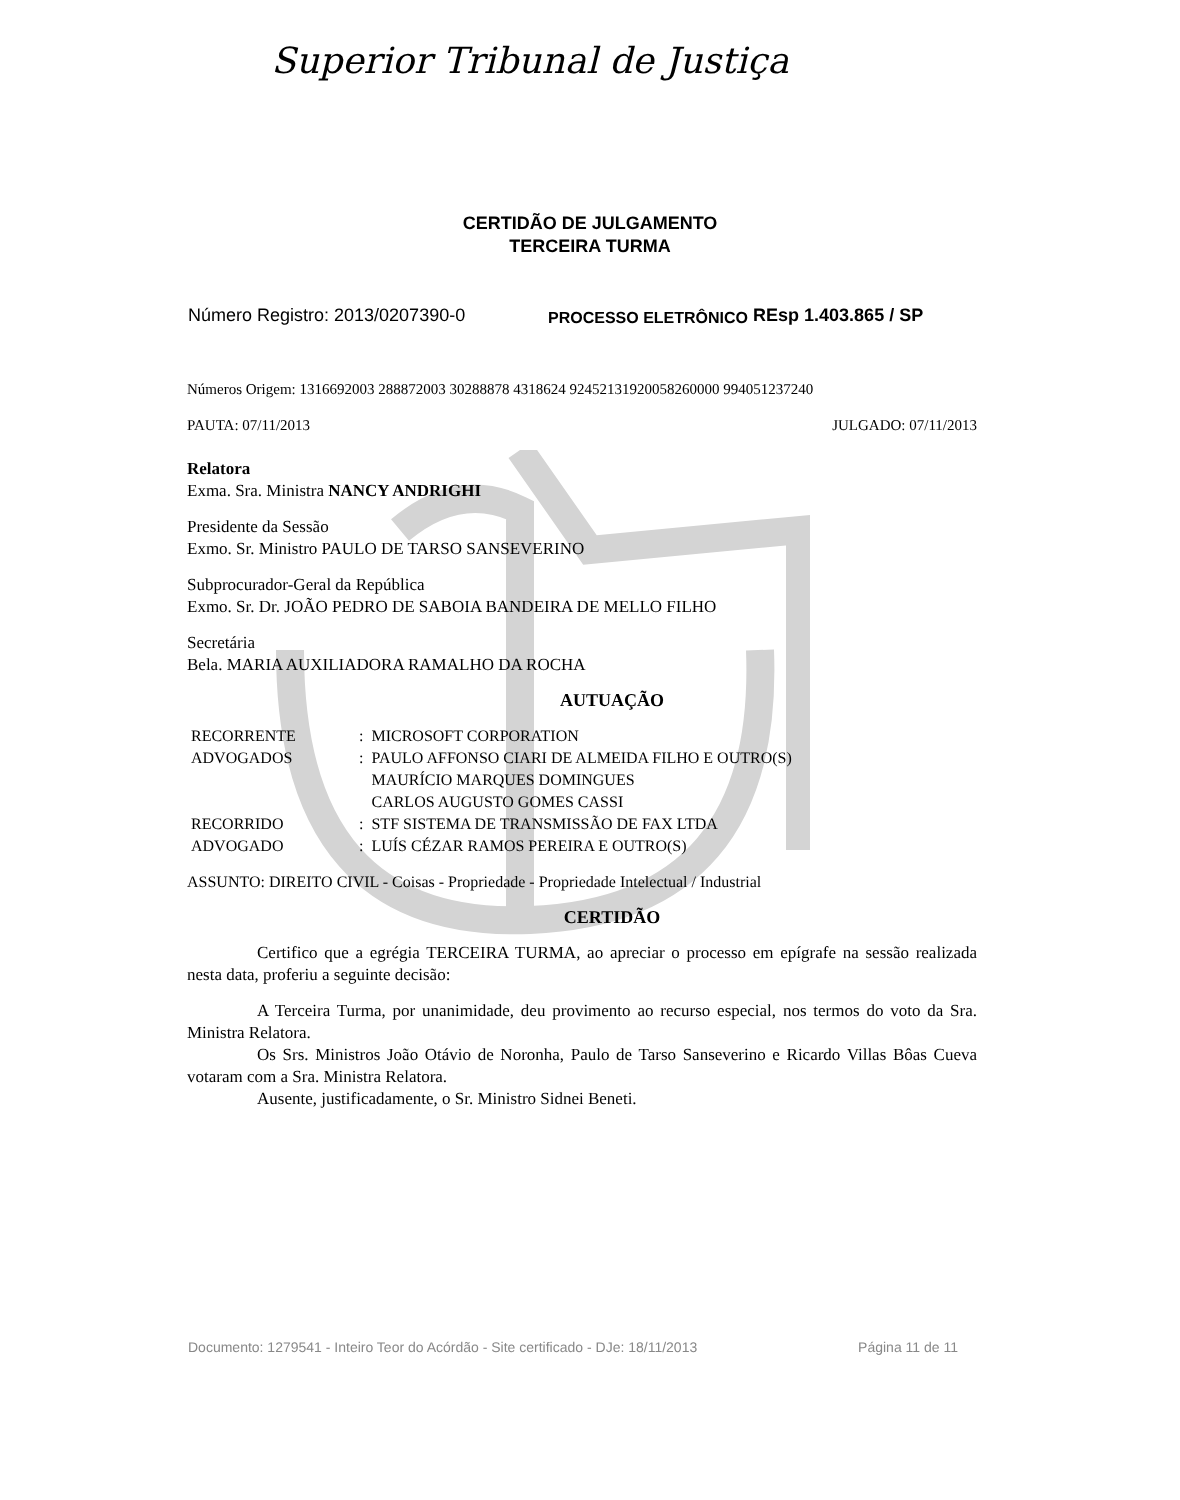Superior Tribunal de Justiça
CERTIDÃO DE JULGAMENTO
TERCEIRA TURMA
Número Registro: 2013/0207390-0 PROCESSO ELETRÔNICO REsp 1.403.865 / SP
Números Origem: 1316692003 288872003 30288878 4318624 92452131920058260000 994051237240
PAUTA: 07/11/2013 JULGADO: 07/11/2013
Relatora
Exma. Sra. Ministra NANCY ANDRIGHI
Presidente da Sessão
Exmo. Sr. Ministro PAULO DE TARSO SANSEVERINO
Subprocurador-Geral da República
Exmo. Sr. Dr. JOÃO PEDRO DE SABOIA BANDEIRA DE MELLO FILHO
Secretária
Bela. MARIA AUXILIADORA RAMALHO DA ROCHA
AUTUAÇÃO
| RECORRENTE | : | MICROSOFT CORPORATION |
| ADVOGADOS | : | PAULO AFFONSO CIARI DE ALMEIDA FILHO E OUTRO(S) MAURÍCIO MARQUES DOMINGUES CARLOS AUGUSTO GOMES CASSI |
| RECORRIDO | : | STF SISTEMA DE TRANSMISSÃO DE FAX LTDA |
| ADVOGADO | : | LUÍS CÉZAR RAMOS PEREIRA E OUTRO(S) |
ASSUNTO: DIREITO CIVIL - Coisas - Propriedade - Propriedade Intelectual / Industrial
CERTIDÃO
Certifico que a egrégia TERCEIRA TURMA, ao apreciar o processo em epígrafe na sessão realizada nesta data, proferiu a seguinte decisão:
A Terceira Turma, por unanimidade, deu provimento ao recurso especial, nos termos do voto da Sra. Ministra Relatora.
Os Srs. Ministros João Otávio de Noronha, Paulo de Tarso Sanseverino e Ricardo Villas Bôas Cueva votaram com a Sra. Ministra Relatora.
Ausente, justificadamente, o Sr. Ministro Sidnei Beneti.
Documento: 1279541 - Inteiro Teor do Acórdão - Site certificado - DJe: 18/11/2013 Página 11 de 11